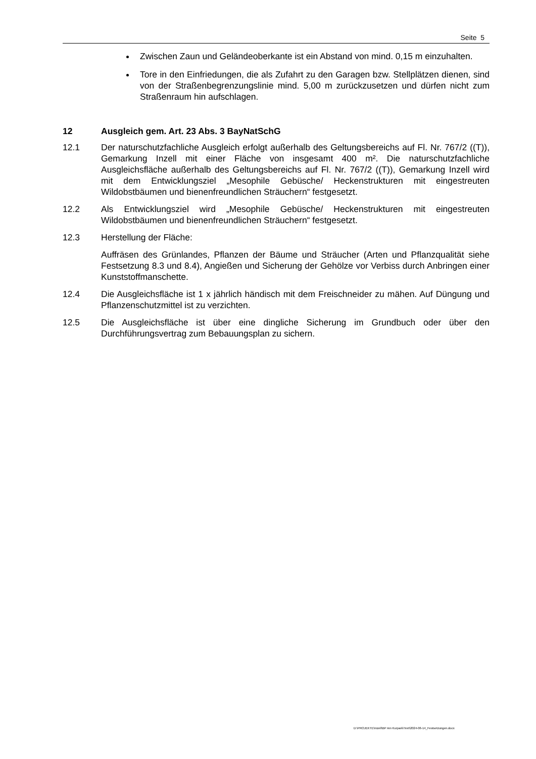Seite 5
Zwischen Zaun und Geländeoberkante ist ein Abstand von mind. 0,15 m einzuhalten.
Tore in den Einfriedungen, die als Zufahrt zu den Garagen bzw. Stellplätzen dienen, sind von der Straßenbegrenzungslinie mind. 5,00 m zurückzusetzen und dürfen nicht zum Straßenraum hin aufschlagen.
12 Ausgleich gem. Art. 23 Abs. 3 BayNatSchG
12.1 Der naturschutzfachliche Ausgleich erfolgt außerhalb des Geltungsbereichs auf Fl. Nr. 767/2 ((T)), Gemarkung Inzell mit einer Fläche von insgesamt 400 m². Die naturschutzfachliche Ausgleichsfläche außerhalb des Geltungsbereichs auf Fl. Nr. 767/2 ((T)), Gemarkung Inzell wird mit dem Entwicklungsziel „Mesophile Gebüsche/ Heckenstrukturen mit eingestreuten Wildobstbäumen und bienenfreundlichen Sträuchern“ festgesetzt.
12.2 Als Entwicklungsziel wird „Mesophile Gebüsche/ Heckenstrukturen mit eingestreuten Wildobstbäumen und bienenfreundlichen Sträuchern“ festgesetzt.
12.3 Herstellung der Fläche:
Auffräsen des Grünlandes, Pflanzen der Bäume und Sträucher (Arten und Pflanzqualität siehe Festsetzung 8.3 und 8.4), Angießen und Sicherung der Gehölze vor Verbiss durch Anbringen einer Kunststoffmanschette.
12.4 Die Ausgleichsfläche ist 1 x jährlich händisch mit dem Freischneider zu mähen. Auf Düngung und Pflanzenschutzmittel ist zu verzichten.
12.5 Die Ausgleichsfläche ist über eine dingliche Sicherung im Grundbuch oder über den Durchführungsvertrag zum Bebauungsplan zu sichern.
D:\PROJEKTE\Inzell\BP Am Kurpark\Text\2024-06-14_Festsetzungen.docx